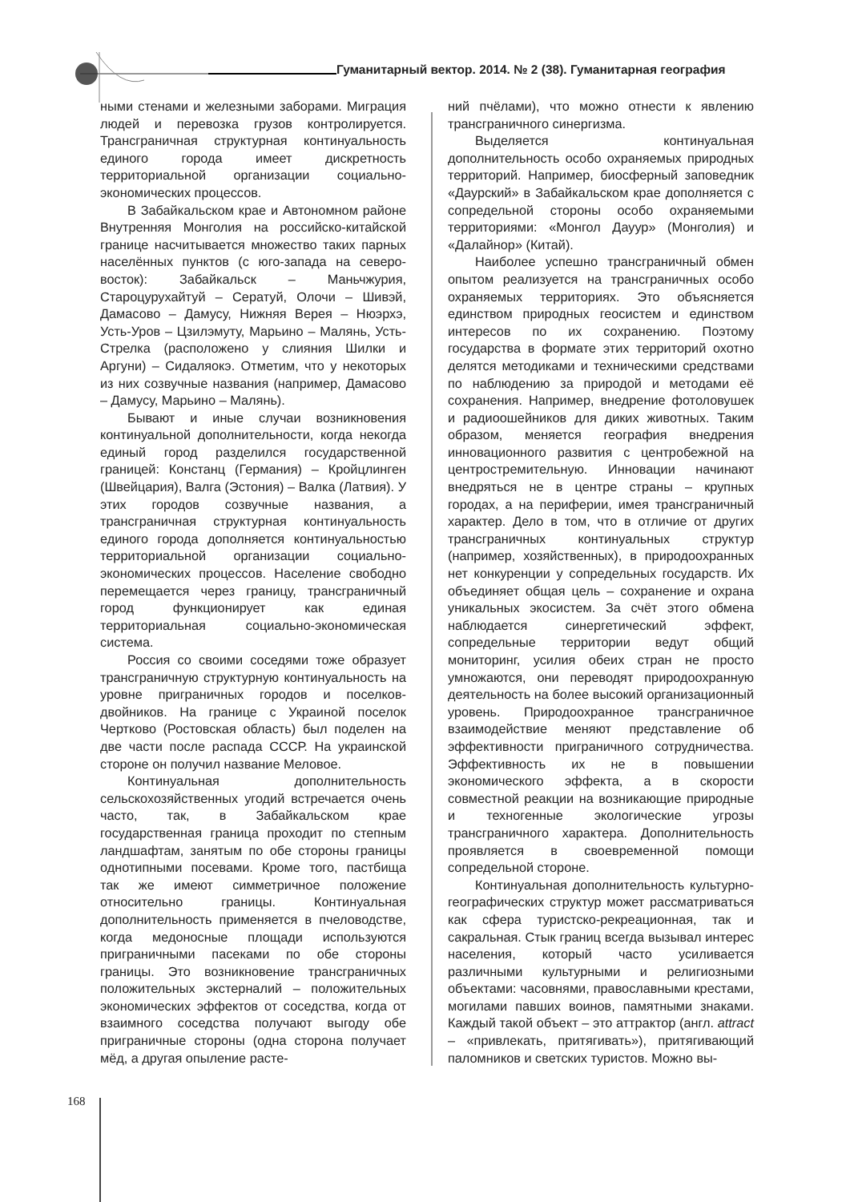Гуманитарный вектор. 2014. № 2 (38). Гуманитарная география
ными стенами и железными заборами. Миграция людей и перевозка грузов контролируется. Трансграничная структурная континуальность единого города имеет дискретность территориальной организации социально-экономических процессов.
В Забайкальском крае и Автономном районе Внутренняя Монголия на российско-китайской границе насчитывается множество таких парных населённых пунктов (с юго-запада на северо-восток): Забайкальск – Маньчжурия, Староцурухайтуй – Сератуй, Олочи – Шивэй, Дамасово – Дамусу, Нижняя Верея – Нюэрхэ, Усть-Уров – Цзилэмуту, Марьино – Малянь, Усть-Стрелка (расположено у слияния Шилки и Аргуни) – Сидаляокэ. Отметим, что у некоторых из них созвучные названия (например, Дамасово – Дамусу, Марьино – Малянь).
Бывают и иные случаи возникновения континуальной дополнительности, когда некогда единый город разделился государственной границей: Констанц (Германия) – Кройцлинген (Швейцария), Валга (Эстония) – Валка (Латвия). У этих городов созвучные названия, а трансграничная структурная континуальность единого города дополняется континуальностью территориальной организации социально-экономических процессов. Население свободно перемещается через границу, трансграничный город функционирует как единая территориальная социально-экономическая система.
Россия со своими соседями тоже образует трансграничную структурную континуальность на уровне приграничных городов и поселков-двойников. На границе с Украиной поселок Чертково (Ростовская область) был поделен на две части после распада СССР. На украинской стороне он получил название Меловое.
Континуальная дополнительность сельскохозяйственных угодий встречается очень часто, так, в Забайкальском крае государственная граница проходит по степным ландшафтам, занятым по обе стороны границы однотипными посевами. Кроме того, пастбища так же имеют симметричное положение относительно границы. Континуальная дополнительность применяется в пчеловодстве, когда медоносные площади используются приграничными пасеками по обе стороны границы. Это возникновение трансграничных положительных экстерналий – положительных экономических эффектов от соседства, когда от взаимного соседства получают выгоду обе приграничные стороны (одна сторона получает мёд, а другая опыление расте-
ний пчёлами), что можно отнести к явлению трансграничного синергизма.
Выделяется континуальная дополнительность особо охраняемых природных территорий. Например, биосферный заповедник «Даурский» в Забайкальском крае дополняется с сопредельной стороны особо охраняемыми территориями: «Монгол Дауур» (Монголия) и «Далайнор» (Китай).
Наиболее успешно трансграничный обмен опытом реализуется на трансграничных особо охраняемых территориях. Это объясняется единством природных геосистем и единством интересов по их сохранению. Поэтому государства в формате этих территорий охотно делятся методиками и техническими средствами по наблюдению за природой и методами её сохранения. Например, внедрение фотоловушек и радиоошейников для диких животных. Таким образом, меняется география внедрения инновационного развития с центробежной на центростремительную. Инновации начинают внедряться не в центре страны – крупных городах, а на периферии, имея трансграничный характер. Дело в том, что в отличие от других трансграничных континуальных структур (например, хозяйственных), в природоохранных нет конкуренции у сопредельных государств. Их объединяет общая цель – сохранение и охрана уникальных экосистем. За счёт этого обмена наблюдается синергетический эффект, сопредельные территории ведут общий мониторинг, усилия обеих стран не просто умножаются, они переводят природоохранную деятельность на более высокий организационный уровень. Природоохранное трансграничное взаимодействие меняют представление об эффективности приграничного сотрудничества. Эффективность их не в повышении экономического эффекта, а в скорости совместной реакции на возникающие природные и техногенные экологические угрозы трансграничного характера. Дополнительность проявляется в своевременной помощи сопредельной стороне.
Континуальная дополнительность культурно-географических структур может рассматриваться как сфера туристско-рекреационная, так и сакральная. Стык границ всегда вызывал интерес населения, который часто усиливается различными культурными и религиозными объектами: часовнями, православными крестами, могилами павших воинов, памятными знаками. Каждый такой объект – это аттрактор (англ. attract – «привлекать, притягивать»), притягивающий паломников и светских туристов. Можно вы-
168